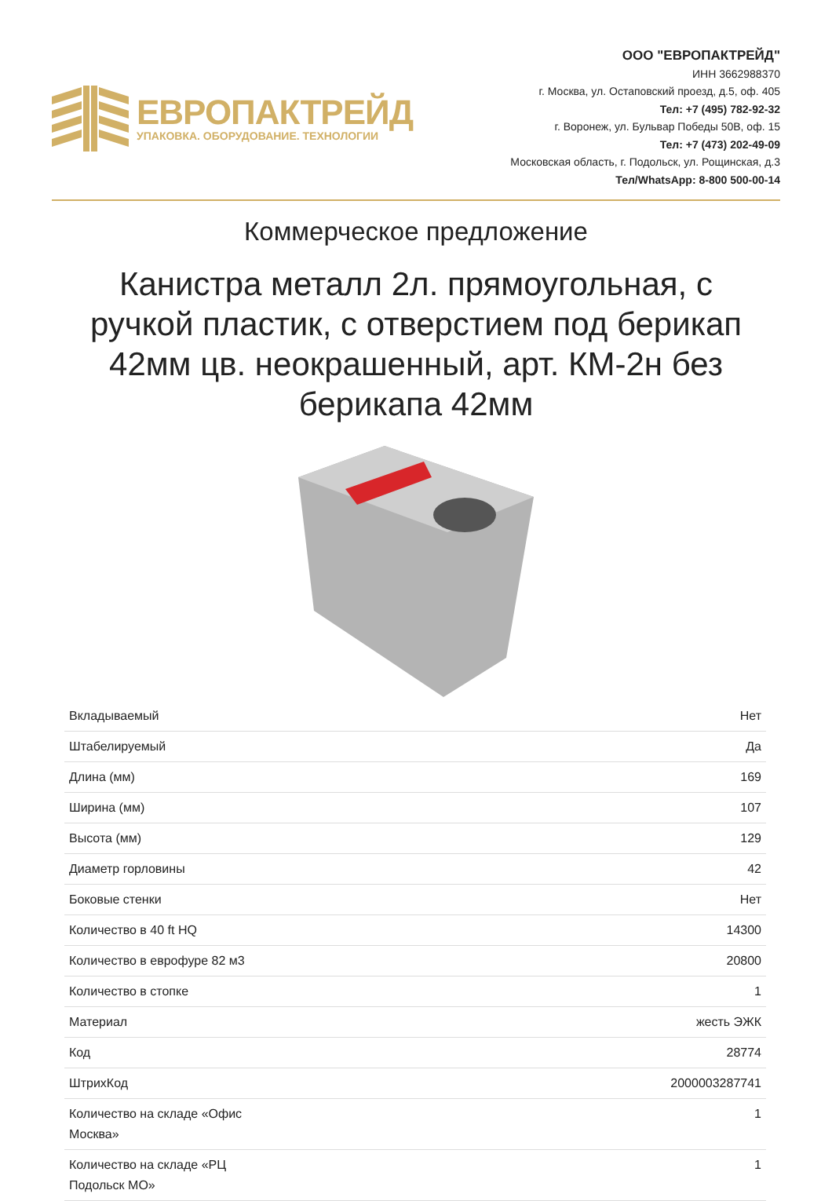ЕВРОПАКТРЕЙД
УПАКОВКА. ОБОРУДОВАНИЕ. ТЕХНОЛОГИИ
ООО "ЕВРОПАКТРЕЙД"
ИНН 3662988370
г. Москва, ул. Остаповский проезд, д.5, оф. 405
Тел: +7 (495) 782-92-32
г. Воронеж, ул. Бульвар Победы 50В, оф. 15
Тел: +7 (473) 202-49-09
Московская область, г. Подольск, ул. Рощинская, д.3
Тел/WhatsApp: 8-800 500-00-14
Коммерческое предложение
Канистра металл 2л. прямоугольная, с ручкой пластик, с отверстием под берикап 42мм цв. неокрашенный, арт. КМ-2н без берикапа 42мм
| Вкладываемый | Нет |
| Штабелируемый | Да |
| Длина (мм) | 169 |
| Ширина (мм) | 107 |
| Высота (мм) | 129 |
| Диаметр горловины | 42 |
| Боковые стенки | Нет |
| Количество в 40 ft HQ | 14300 |
| Количество в еврофуре 82 м3 | 20800 |
| Количество в стопке | 1 |
| Материал | жесть ЭЖК |
| Код | 28774 |
| ШтрихКод | 2000003287741 |
| Количество на складе «Офис Москва» | 1 |
| Количество на складе «РЦ Подольск МО» | 1 |